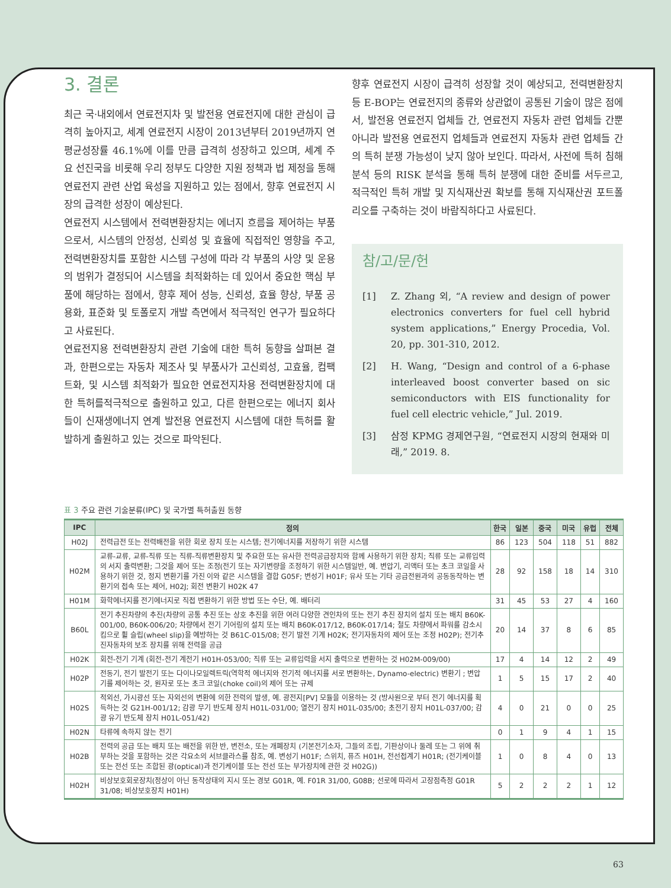3. 결론
최근 국·내외에서 연료전지차 및 발전용 연료전지에 대한 관심이 급격히 높아지고, 세계 연료전지 시장이 2013년부터 2019년까지 연평균성장률 46.1%에 이를 만큼 급격히 성장하고 있으며, 세계 주요 선진국을 비롯해 우리 정부도 다양한 지원 정책과 법 제정을 통해 연료전지 관련 산업 육성을 지원하고 있는 점에서, 향후 연료전지 시장의 급격한 성장이 예상된다.
연료전지 시스템에서 전력변환장치는 에너지 흐름을 제어하는 부품으로서, 시스템의 안정성, 신뢰성 및 효율에 직접적인 영향을 주고, 전력변환장치를 포함한 시스템 구성에 따라 각 부품의 사양 및 운용의 범위가 결정되어 시스템을 최적화하는 데 있어서 중요한 핵심 부품에 해당하는 점에서, 향후 제어 성능, 신뢰성, 효율 향상, 부품 공용화, 표준화 및 토폴로지 개발 측면에서 적극적인 연구가 필요하다고 사료된다.
연료전지용 전력변환장치 관련 기술에 대한 특허 동향을 살펴본 결과, 한편으로는 자동차 제조사 및 부품사가 고신뢰성, 고효율, 컴팩트화, 및 시스템 최적화가 필요한 연료전지차용 전력변환장치에 대한 특허를적극적으로 출원하고 있고, 다른 한편으로는 에너지 회사들이 신재생에너지 연계 발전용 연료전지 시스템에 대한 특허를 활발하게 출원하고 있는 것으로 파악된다.
향후 연료전지 시장이 급격히 성장할 것이 예상되고, 전력변환장치 등 E-BOP는 연료전지의 종류와 상관없이 공통된 기술이 많은 점에서, 발전용 연료전지 업체들 간, 연료전지 자동차 관련 업체들 간뿐 아니라 발전용 연료전지 업체들과 연료전지 자동차 관련 업체들 간의 특허 분쟁 가능성이 낮지 않아 보인다. 따라서, 사전에 특허 침해분석 등의 RISK 분석을 통해 특허 분쟁에 대한 준비를 서두르고, 적극적인 특허 개발 및 지식재산권 확보를 통해 지식재산권 포트폴리오를 구축하는 것이 바람직하다고 사료된다.
참/고/문/헌
[1] Z. Zhang 외, “A review and design of power electronics converters for fuel cell hybrid system applications,” Energy Procedia, Vol. 20, pp. 301-310, 2012.
[2] H. Wang, “Design and control of a 6-phase interleaved boost converter based on sic semiconductors with EIS functionality for fuel cell electric vehicle,” Jul. 2019.
[3] 삼정 KPMG 경제연구원, “연료전지 시장의 현재와 미래,” 2019. 8.
표 3 주요 관련 기술분류(IPC) 및 국가별 특허출원 동향
| IPC | 정의 | 한국 | 일본 | 중국 | 미국 | 유럽 | 전체 |
| --- | --- | --- | --- | --- | --- | --- | --- |
| H02J | 전력급전 또는 전력배전을 위한 회로 장치 또는 시스템; 전기에너지를 저장하기 위한 시스템 | 86 | 123 | 504 | 118 | 51 | 882 |
| H02M | 교류-교류, 교류-직류 또는 직류-직류변환장치 및 주요한 또는 유사한 전력공급장치와 함께 사용하기 위한 장치; 직류 또는 교류입력의 서지 출력변환; 그것을 제어 또는 조정(전기 또는 자기변량을 조정하기 위한 시스템일반, 예. 변압기, 리액터 또는 초크 코일을 사용하기 위한 것, 정지 변환기를 가진 이와 같은 시스템을 결합 G05F; 변성기 H01F; 유사 또는 기타 공급전원과의 공동동작하는 변환기의 접속 또는 제어, H02J; 회전 변환기 H02K 47 | 28 | 92 | 158 | 18 | 14 | 310 |
| H01M | 화학에너지를 전기에너지로 직접 변환하기 위한 방법 또는 수단, 예. 배터리 | 31 | 45 | 53 | 27 | 4 | 160 |
| B60L | 전기 추진차량의 추진(차량의 공통 추진 또는 상호 추진을 위한 여러 다양한 견인차의 또는 전기 추진 장치의 설치 또는 배치 B60K-001/00, B60K-006/20; 차량에서 전기 기어링의 설치 또는 배치 B60K-017/12, B60K-017/14; 철도 차량에서 파워를 감소시킴으로 휠 슬립(wheel slip)을 예방하는 것 B61C-015/08; 전기 발전 기계 H02K; 전기자동차의 제어 또는 조정 H02P); 전기추진자동차의 보조 장치를 위해 전력을 공급 | 20 | 14 | 37 | 8 | 6 | 85 |
| H02K | 회전-전기 기계 (회전-전기 계전기 H01H-053/00; 직류 또는 교류입력을 서지 출력으로 변환하는 것 H02M-009/00) | 17 | 4 | 14 | 12 | 2 | 49 |
| H02P | 전동기, 전기 발전기 또는 다이나모일렉트릭(역학적 에너지와 전기적 에너지를 서로 변환하는, Dynamo-electric) 변환기 ; 변압기를 제어하는 것, 원자로 또는 초크 코일(choke coil)의 제어 또는 규제 | 1 | 5 | 15 | 17 | 2 | 40 |
| H02S | 적외선, 가시광선 또는 자외선의 변환에 의한 전력의 발생, 예. 광전지[PV] 모듈을 이용하는 것 (방사원으로 부터 전기 에너지를 획득하는 것 G21H-001/12; 감광 무기 반도체 장치 H01L-031/00; 열전기 장치 H01L-035/00; 초전기 장치 H01L-037/00; 감광 유기 반도체 장치 H01L-051/42) | 4 | 0 | 21 | 0 | 0 | 25 |
| H02N | 타류에 속하지 않는 전기 | 0 | 1 | 9 | 4 | 1 | 15 |
| H02B | 전력의 공급 또는 배치 또는 배전을 위한 반, 변전소, 또는 개폐장치 (기본전기소자, 그들의 조립, 기판상이나 둘레 또는 그 위에 취부하는 것을 포함하는 것은 각요소의 서브클라스를 참조, 예. 변성기 H01F; 스위치, 퓨즈 H01H, 전선접계기 H01R; (전기케이블 또는 전선 또는 조합된 광(optical)과 전기케이블 또는 전선 또는 부가장치에 관한 것 H02G)) | 1 | 0 | 8 | 4 | 0 | 13 |
| H02H | 비상보호회로장치(정상이 아닌 동작상태의 지시 또는 경보 G01R, 예. F01R 31/00, G08B; 선로에 따라서 고장점측정 G01R 31/08; 비상보호장치 H01H) | 5 | 2 | 2 | 2 | 1 | 12 |
63